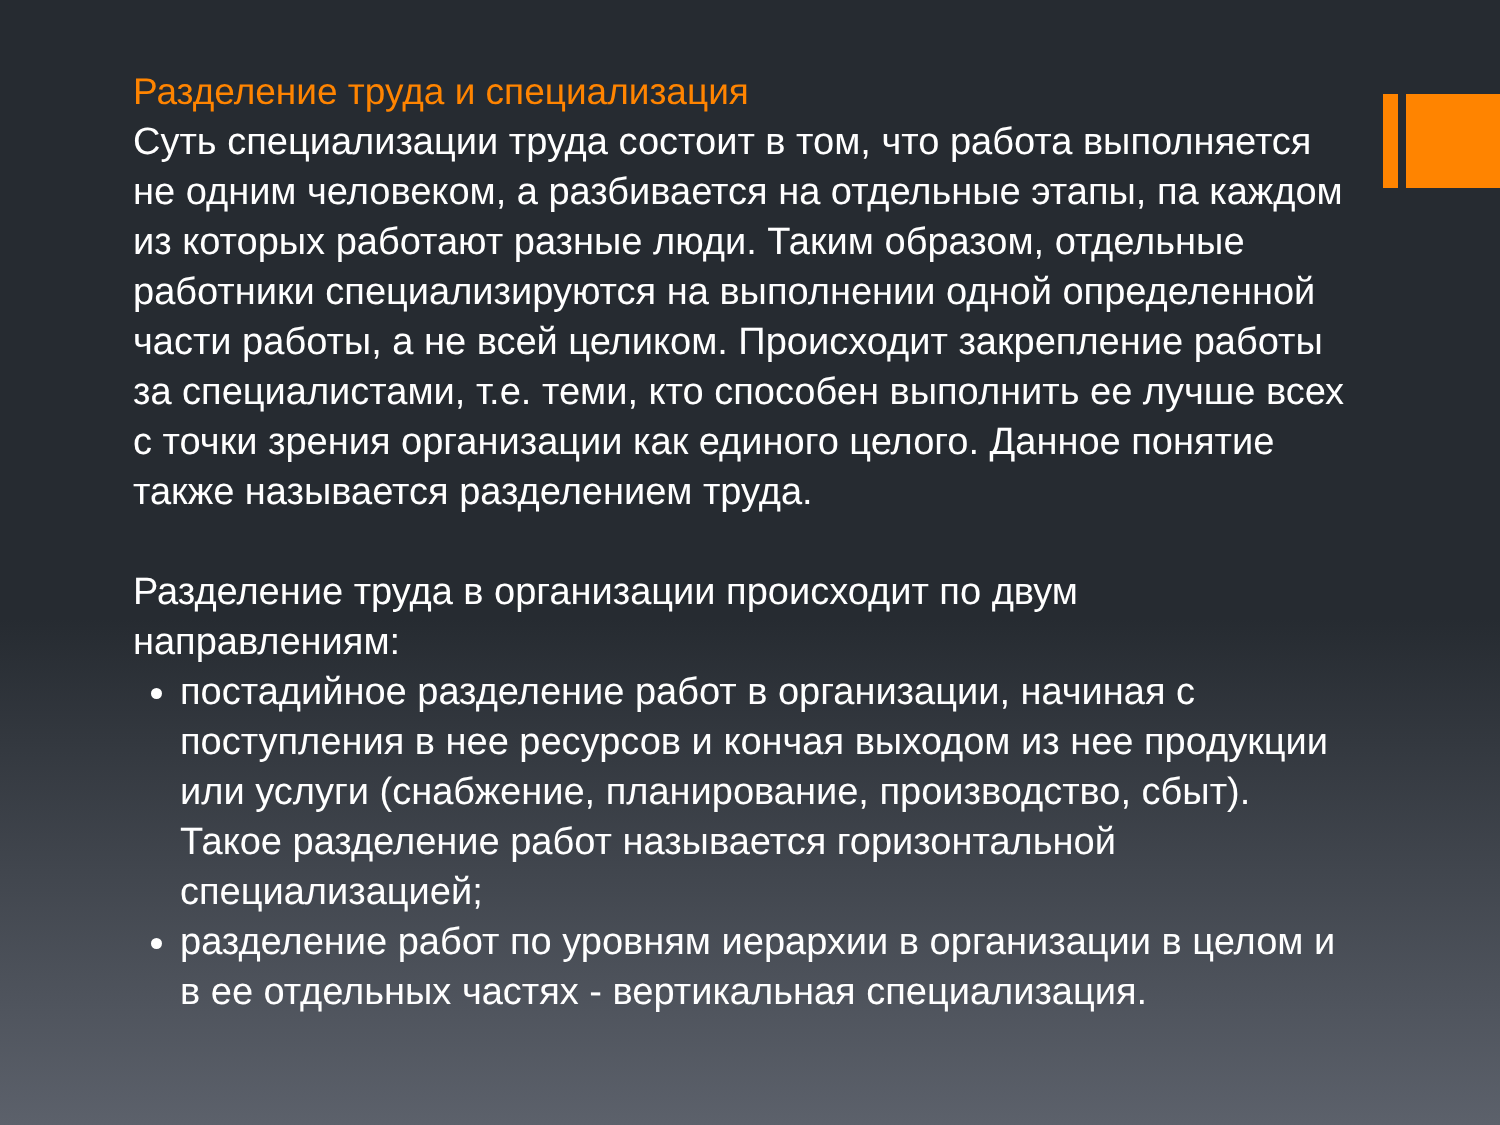Разделение труда и специализация
Суть специализации труда состоит в том, что работа выполняется не одним человеком, а разбивается на отдельные этапы, па каждом из которых работают разные люди. Таким образом, отдельные работники специализируются на выполнении одной определенной части работы, а не всей целиком. Происходит закрепление работы за специалистами, т.е. теми, кто способен выполнить ее лучше всех с точки зрения организации как единого целого. Данное понятие также называется разделением труда.
Разделение труда в организации происходит по двум направлениям:
постадийное разделение работ в организации, начиная с поступления в нее ресурсов и кончая выходом из нее продукции или услуги (снабжение, планирование, производство, сбыт). Такое разделение работ называется горизонтальной специализацией;
разделение работ по уровням иерархии в организации в целом и в ее отдельных частях - вертикальная специализация.